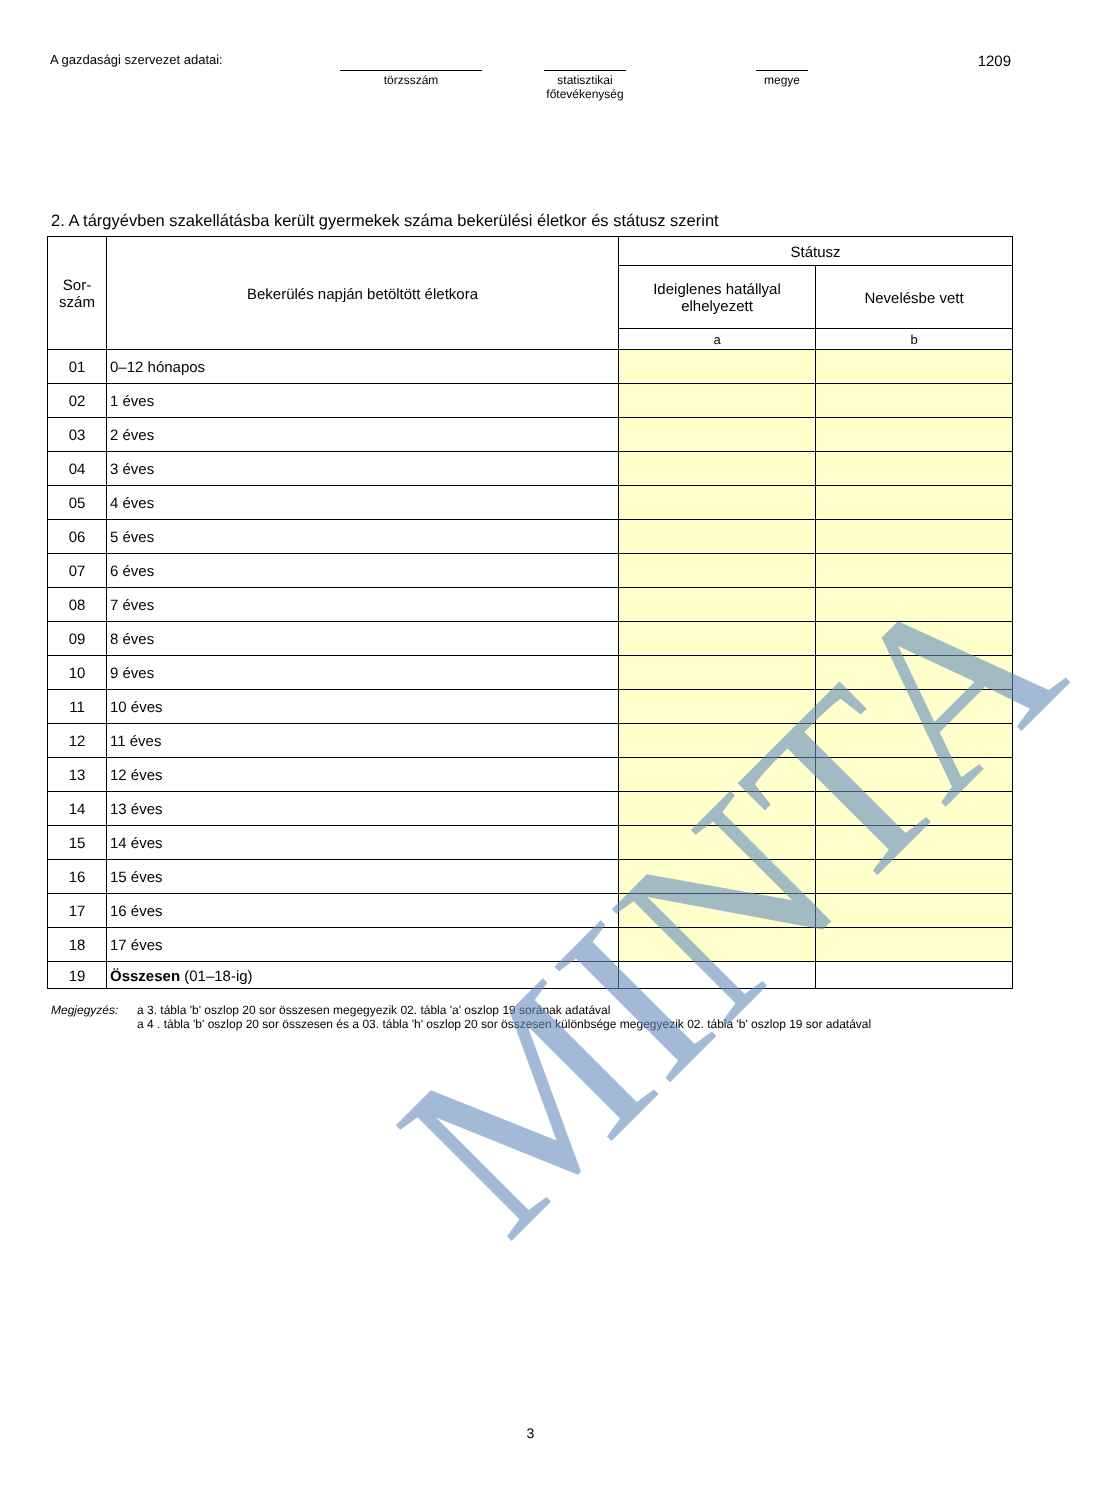A gazdasági szervezet adatai:
törzsszám statisztikai
főtevékenység
megye
1209
2. A tárgyévben szakellátásba került gyermekek száma bekerülési életkor és státusz szerint
| Sor- szám | Bekerülés napján betöltött életkora | Státusz | |
| --- | --- | --- | --- |
| | | Ideiglenes hatállyal elhelyezett | Nevelésbe vett |
| | | a | b |
| 01 | 0–12 hónapos | | |
| 02 | 1 éves | | |
| 03 | 2 éves | | |
| 04 | 3 éves | | |
| 05 | 4 éves | | |
| 06 | 5 éves | | |
| 07 | 6 éves | | |
| 08 | 7 éves | | |
| 09 | 8 éves | | |
| 10 | 9 éves | | |
| 11 | 10 éves | | |
| 12 | 11 éves | | |
| 13 | 12 éves | | |
| 14 | 13 éves | | |
| 15 | 14 éves | | |
| 16 | 15 éves | | |
| 17 | 16 éves | | |
| 18 | 17 éves | | |
| 19 | Összesen (01–18-ig) | | |
Megjegyzés: a 3. tábla 'b' oszlop 20 sor összesen megegyezik 02. tábla 'a' oszlop 19 sorának adatával
a 4 . tábla 'b' oszlop 20 sor összesen és a 03. tábla 'h' oszlop 20 sor összesen különbsége megegyezik 02. tábla 'b' oszlop 19 sor adatával
3
MINTA